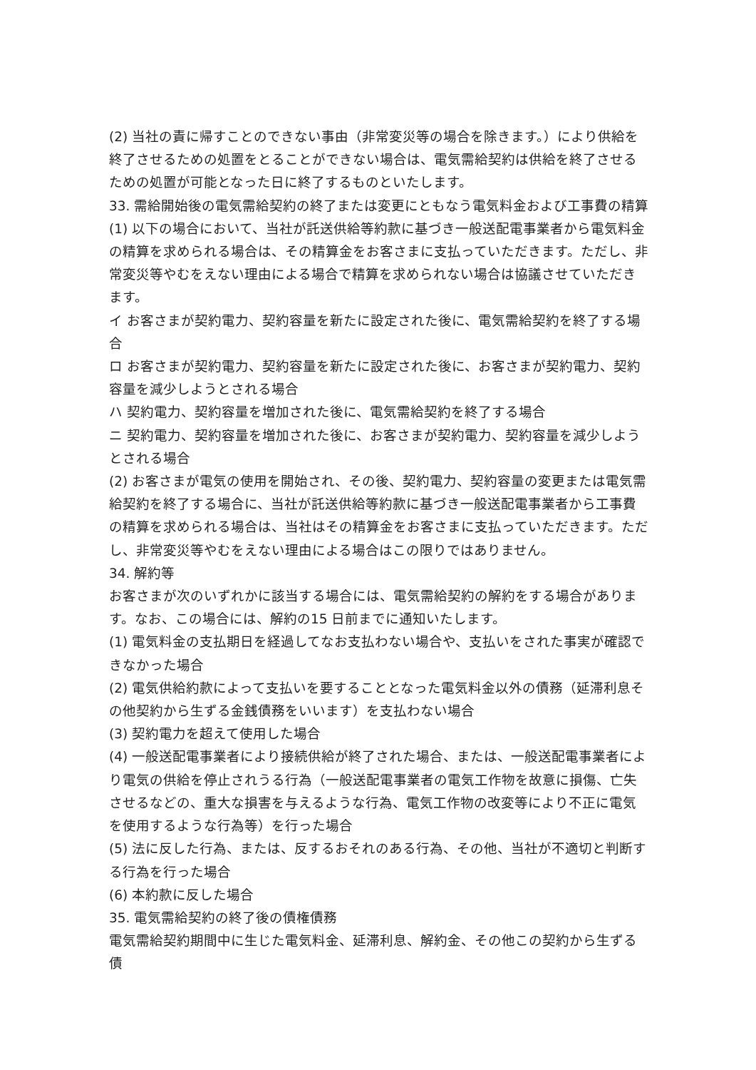(2) 当社の責に帰すことのできない事由（非常変災等の場合を除きます。）により供給を終了させるための処置をとることができない場合は、電気需給契約は供給を終了させるための処置が可能となった日に終了するものといたします。
33. 需給開始後の電気需給契約の終了または変更にともなう電気料金および工事費の精算
(1) 以下の場合において、当社が託送供給等約款に基づき一般送配電事業者から電気料金の精算を求められる場合は、その精算金をお客さまに支払っていただきます。ただし、非常変災等やむをえない理由による場合で精算を求められない場合は協議させていただきます。
イ お客さまが契約電力、契約容量を新たに設定された後に、電気需給契約を終了する場合
ロ お客さまが契約電力、契約容量を新たに設定された後に、お客さまが契約電力、契約容量を減少しようとされる場合
ハ 契約電力、契約容量を増加された後に、電気需給契約を終了する場合
ニ 契約電力、契約容量を増加された後に、お客さまが契約電力、契約容量を減少しようとされる場合
(2) お客さまが電気の使用を開始され、その後、契約電力、契約容量の変更または電気需給契約を終了する場合に、当社が託送供給等約款に基づき一般送配電事業者から工事費の精算を求められる場合は、当社はその精算金をお客さまに支払っていただきます。ただし、非常変災等やむをえない理由による場合はこの限りではありません。
34. 解約等
お客さまが次のいずれかに該当する場合には、電気需給契約の解約をする場合があります。なお、この場合には、解約の15 日前までに通知いたします。
(1) 電気料金の支払期日を経過してなお支払わない場合や、支払いをされた事実が確認できなかった場合
(2) 電気供給約款によって支払いを要することとなった電気料金以外の債務（延滞利息その他契約から生ずる金銭債務をいいます）を支払わない場合
(3) 契約電力を超えて使用した場合
(4) 一般送配電事業者により接続供給が終了された場合、または、一般送配電事業者により電気の供給を停止されうる行為（一般送配電事業者の電気工作物を故意に損傷、亡失させるなどの、重大な損害を与えるような行為、電気工作物の改変等により不正に電気を使用するような行為等）を行った場合
(5) 法に反した行為、または、反するおそれのある行為、その他、当社が不適切と判断する行為を行った場合
(6) 本約款に反した場合
35. 電気需給契約の終了後の債権債務
電気需給契約期間中に生じた電気料金、延滞利息、解約金、その他この契約から生ずる債